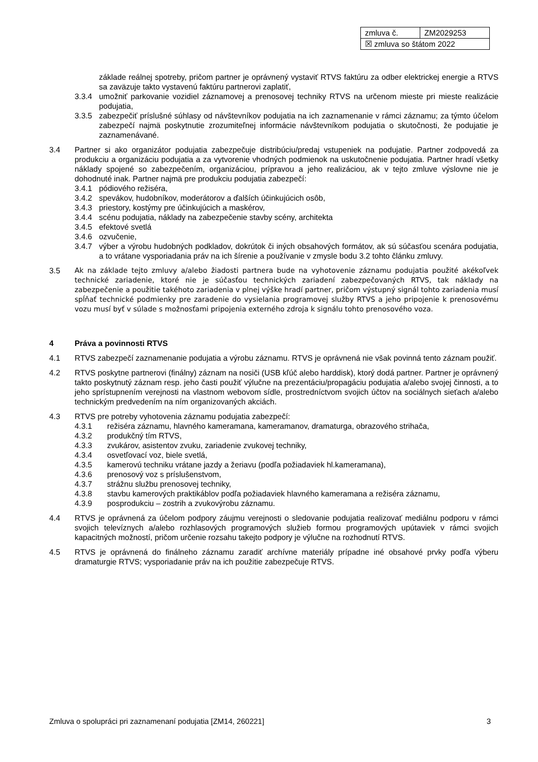| zmluva č. | ZM2029253 |
| ☒ zmluva so štátom 2022 | |
základe reálnej spotreby, pričom partner je oprávnený vystaviť RTVS faktúru za odber elektrickej energie a RTVS sa zaväzuje takto vystavenú faktúru partnerovi zaplatiť,
3.3.4 umožniť parkovanie vozidiel záznamovej a prenosovej techniky RTVS na určenom mieste pri mieste realizácie podujatia,
3.3.5 zabezpečiť príslušné súhlasy od návštevníkov podujatia na ich zaznamenanie v rámci záznamu; za týmto účelom zabezpečí najmä poskytnutie zrozumiteľnej informácie návštevníkom podujatia o skutočnosti, že podujatie je zaznamenávané.
3.4 Partner si ako organizátor podujatia zabezpečuje distribúciu/predaj vstupeniek na podujatie. Partner zodpovedá za produkciu a organizáciu podujatia a za vytvorenie vhodných podmienok na uskutočnenie podujatia. Partner hradí všetky náklady spojené so zabezpečením, organizáciou, prípravou a jeho realizáciou, ak v tejto zmluve výslovne nie je dohodnuté inak. Partner najmä pre produkciu podujatia zabezpečí:
3.4.1 pódiového režiséra,
3.4.2 spevákov, hudobníkov, moderátorov a ďalších účinkujúcich osôb,
3.4.3 priestory, kostýmy pre účinkujúcich a maskérov,
3.4.4 scénu podujatia, náklady na zabezpečenie stavby scény, architekta
3.4.5 efektové svetlá
3.4.6 ozvučenie,
3.4.7 výber a výrobu hudobných podkladov, dokrútok či iných obsahových formátov, ak sú súčasťou scenára podujatia, a to vrátane vysporiadania práv na ich šírenie a používanie v zmysle bodu 3.2 tohto článku zmluvy.
3.5 Ak na základe tejto zmluvy a/alebo žiadosti partnera bude na vyhotovenie záznamu podujatia použité akékoľvek technické zariadenie, ktoré nie je súčasťou technických zariadení zabezpečovaných RTVS, tak náklady na zabezpečenie a použitie takéhoto zariadenia v plnej výške hradí partner, pričom výstupný signál tohto zariadenia musí spĺňať technické podmienky pre zaradenie do vysielania programovej služby RTVS a jeho pripojenie k prenosovému vozu musí byť v súlade s možnosťami pripojenia externého zdroja k signálu tohto prenosového voza.
4 Práva a povinnosti RTVS
4.1 RTVS zabezpečí zaznamenanie podujatia a výrobu záznamu. RTVS je oprávnená nie však povinná tento záznam použiť.
4.2 RTVS poskytne partnerovi (finálny) záznam na nosiči (USB kľúč alebo harddisk), ktorý dodá partner. Partner je oprávnený takto poskytnutý záznam resp. jeho časti použiť výlučne na prezentáciu/propagáciu podujatia a/alebo svojej činnosti, a to jeho sprístupnením verejnosti na vlastnom webovom sídle, prostredníctvom svojich účtov na sociálnych sieťach a/alebo technickým predvedením na ním organizovaných akciách.
4.3 RTVS pre potreby vyhotovenia záznamu podujatia zabezpečí:
4.3.1 režiséra záznamu, hlavného kameramana, kameramanov, dramaturga, obrazového strihača,
4.3.2 produkčný tím RTVS,
4.3.3 zvukárov, asistentov zvuku, zariadenie zvukovej techniky,
4.3.4 osvetľovací voz, biele svetlá,
4.3.5 kamerovú techniku vrátane jazdy a žeriavu (podľa požiadaviek hl.kameramana),
4.3.6 prenosový voz s príslušenstvom,
4.3.7 strážnu službu prenosovej techniky,
4.3.8 stavbu kamerových praktikáblov podľa požiadaviek hlavného kameramana a režiséra záznamu,
4.3.9 posprodukciu – zostrih a zvukovýrobu záznamu.
4.4 RTVS je oprávnená za účelom podpory záujmu verejnosti o sledovanie podujatia realizovať mediálnu podporu v rámci svojich televíznych a/alebo rozhlasových programových služieb formou programových upútaviek v rámci svojich kapacitných možností, pričom určenie rozsahu takejto podpory je výlučne na rozhodnutí RTVS.
4.5 RTVS je oprávnená do finálneho záznamu zaradiť archívne materiály prípadne iné obsahové prvky podľa výberu dramaturgie RTVS; vysporiadanie práv na ich použitie zabezpečuje RTVS.
Zmluva o spolupráci pri zaznamenaní podujatia [ZM14, 260221] 3